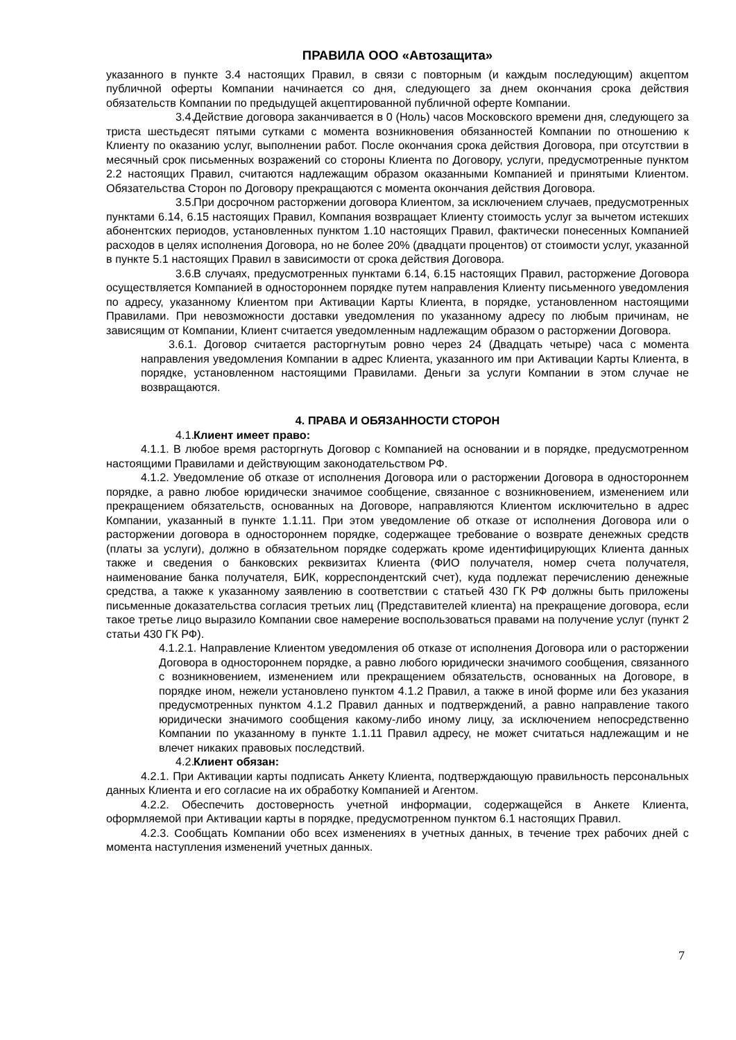ПРАВИЛА ООО «Автозащита»
указанного в пункте 3.4 настоящих Правил, в связи с повторным (и каждым последующим) акцептом публичной оферты Компании начинается со дня, следующего за днем окончания срока действия обязательств Компании по предыдущей акцептированной публичной оферте Компании.
3.4. Действие договора заканчивается в 0 (Ноль) часов Московского времени дня, следующего за триста шестьдесят пятыми сутками с момента возникновения обязанностей Компании по отношению к Клиенту по оказанию услуг, выполнении работ. После окончания срока действия Договора, при отсутствии в месячный срок письменных возражений со стороны Клиента по Договору, услуги, предусмотренные пунктом 2.2 настоящих Правил, считаются надлежащим образом оказанными Компанией и принятыми Клиентом. Обязательства Сторон по Договору прекращаются с момента окончания действия Договора.
3.5. При досрочном расторжении договора Клиентом, за исключением случаев, предусмотренных пунктами 6.14, 6.15 настоящих Правил, Компания возвращает Клиенту стоимость услуг за вычетом истекших абонентских периодов, установленных пунктом 1.10 настоящих Правил, фактически понесенных Компанией расходов в целях исполнения Договора, но не более 20% (двадцати процентов) от стоимости услуг, указанной в пункте 5.1 настоящих Правил в зависимости от срока действия Договора.
3.6. В случаях, предусмотренных пунктами 6.14, 6.15 настоящих Правил, расторжение Договора осуществляется Компанией в одностороннем порядке путем направления Клиенту письменного уведомления по адресу, указанному Клиентом при Активации Карты Клиента, в порядке, установленном настоящими Правилами. При невозможности доставки уведомления по указанному адресу по любым причинам, не зависящим от Компании, Клиент считается уведомленным надлежащим образом о расторжении Договора.
3.6.1. Договор считается расторгнутым ровно через 24 (Двадцать четыре) часа с момента направления уведомления Компании в адрес Клиента, указанного им при Активации Карты Клиента, в порядке, установленном настоящими Правилами. Деньги за услуги Компании в этом случае не возвращаются.
4. ПРАВА И ОБЯЗАННОСТИ СТОРОН
4.1. Клиент имеет право:
4.1.1. В любое время расторгнуть Договор с Компанией на основании и в порядке, предусмотренном настоящими Правилами и действующим законодательством РФ.
4.1.2. Уведомление об отказе от исполнения Договора или о расторжении Договора в одностороннем порядке, а равно любое юридически значимое сообщение, связанное с возникновением, изменением или прекращением обязательств, основанных на Договоре, направляются Клиентом исключительно в адрес Компании, указанный в пункте 1.1.11. При этом уведомление об отказе от исполнения Договора или о расторжении договора в одностороннем порядке, содержащее требование о возврате денежных средств (платы за услуги), должно в обязательном порядке содержать кроме идентифицирующих Клиента данных также и сведения о банковских реквизитах Клиента (ФИО получателя, номер счета получателя, наименование банка получателя, БИК, корреспондентский счет), куда подлежат перечислению денежные средства, а также к указанному заявлению в соответствии с статьей 430 ГК РФ должны быть приложены письменные доказательства согласия третьих лиц (Представителей клиента) на прекращение договора, если такое третье лицо выразило Компании свое намерение воспользоваться правами на получение услуг (пункт 2 статьи 430 ГК РФ).
4.1.2.1. Направление Клиентом уведомления об отказе от исполнения Договора или о расторжении Договора в одностороннем порядке, а равно любого юридически значимого сообщения, связанного с возникновением, изменением или прекращением обязательств, основанных на Договоре, в порядке ином, нежели установлено пунктом 4.1.2 Правил, а также в иной форме или без указания предусмотренных пунктом 4.1.2 Правил данных и подтверждений, а равно направление такого юридически значимого сообщения какому-либо иному лицу, за исключением непосредственно Компании по указанному в пункте 1.1.11 Правил адресу, не может считаться надлежащим и не влечет никаких правовых последствий.
4.2. Клиент обязан:
4.2.1. При Активации карты подписать Анкету Клиента, подтверждающую правильность персональных данных Клиента и его согласие на их обработку Компанией и Агентом.
4.2.2. Обеспечить достоверность учетной информации, содержащейся в Анкете Клиента, оформляемой при Активации карты в порядке, предусмотренном пунктом 6.1 настоящих Правил.
4.2.3. Сообщать Компании обо всех изменениях в учетных данных, в течение трех рабочих дней с момента наступления изменений учетных данных.
7